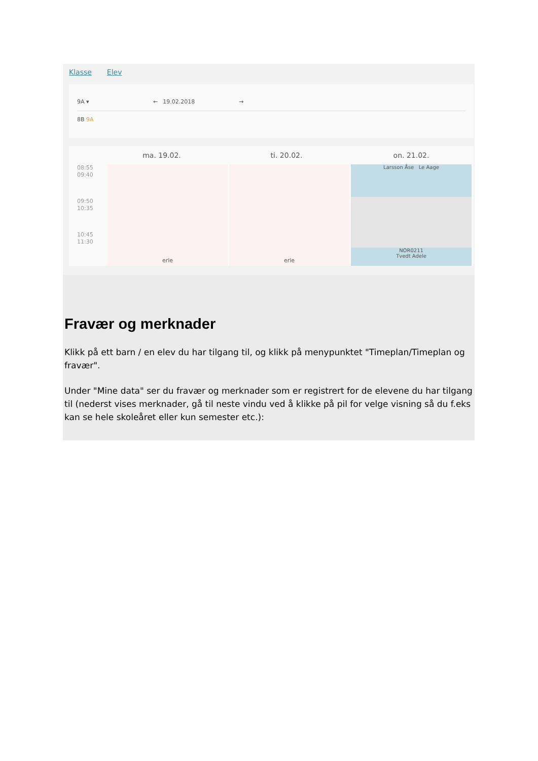Klasse Elev
9A ▾ ← 19.02.2018 →
8B 9A
ma. 19.02. ti. 20.02. on. 21.02.
08:55
09:40
09:50
10:35
10:45
11:30
erie
erie
Larsson Åse Le Aage
NOR0211
Tvedt Adele
Fravær og merknader
Klikk på ett barn / en elev du har tilgang til, og klikk på menypunktet "Timeplan/Timeplan og fravær".
Under "Mine data" ser du fravær og merknader som er registrert for de elevene du har tilgang til (nederst vises merknader, gå til neste vindu ved å klikke på pil for velge visning så du f.eks kan se hele skoleåret eller kun semester etc.):